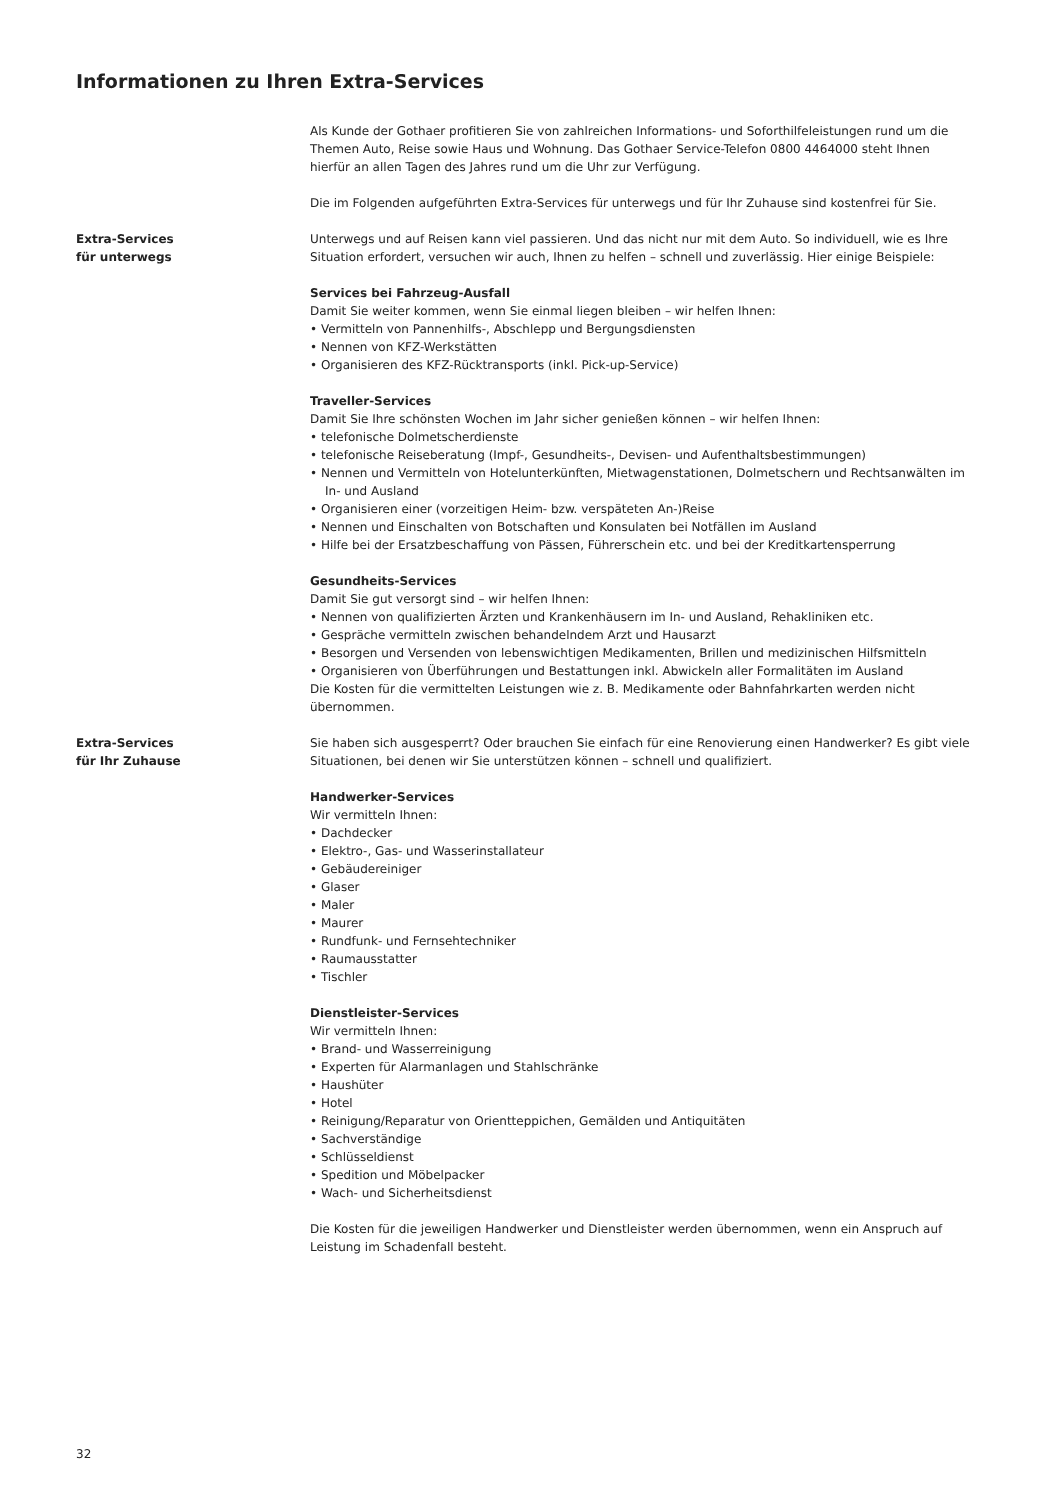Informationen zu Ihren Extra-Services
Als Kunde der Gothaer profitieren Sie von zahlreichen Informations- und Soforthilfeleistungen rund um die Themen Auto, Reise sowie Haus und Wohnung. Das Gothaer Service-Telefon 0800 4464000 steht Ihnen hierfür an allen Tagen des Jahres rund um die Uhr zur Verfügung.
Die im Folgenden aufgeführten Extra-Services für unterwegs und für Ihr Zuhause sind kostenfrei für Sie.
Extra-Services
für unterwegs
Unterwegs und auf Reisen kann viel passieren. Und das nicht nur mit dem Auto. So individuell, wie es Ihre Situation erfordert, versuchen wir auch, Ihnen zu helfen – schnell und zuverlässig. Hier einige Beispiele:
Services bei Fahrzeug-Ausfall
Damit Sie weiter kommen, wenn Sie einmal liegen bleiben – wir helfen Ihnen:
• Vermitteln von Pannenhilfs-, Abschlepp und Bergungsdiensten
• Nennen von KFZ-Werkstätten
• Organisieren des KFZ-Rücktransports (inkl. Pick-up-Service)
Traveller-Services
Damit Sie Ihre schönsten Wochen im Jahr sicher genießen können – wir helfen Ihnen:
• telefonische Dolmetscherdienste
• telefonische Reiseberatung (Impf-, Gesundheits-, Devisen- und Aufenthaltsbestimmungen)
• Nennen und Vermitteln von Hotelunterkünften, Mietwagenstationen, Dolmetschern und Rechtsanwälten im In- und Ausland
• Organisieren einer (vorzeitigen Heim- bzw. verspäteten An-)Reise
• Nennen und Einschalten von Botschaften und Konsulaten bei Notfällen im Ausland
• Hilfe bei der Ersatzbeschaffung von Pässen, Führerschein etc. und bei der Kreditkartensperrung
Gesundheits-Services
Damit Sie gut versorgt sind – wir helfen Ihnen:
• Nennen von qualifizierten Ärzten und Krankenhäusern im In- und Ausland, Rehakliniken etc.
• Gespräche vermitteln zwischen behandelndem Arzt und Hausarzt
• Besorgen und Versenden von lebenswichtigen Medikamenten, Brillen und medizinischen Hilfsmitteln
• Organisieren von Überführungen und Bestattungen inkl. Abwickeln aller Formalitäten im Ausland
Die Kosten für die vermittelten Leistungen wie z. B. Medikamente oder Bahnfahrkarten werden nicht übernommen.
Extra-Services
für Ihr Zuhause
Sie haben sich ausgesperrt? Oder brauchen Sie einfach für eine Renovierung einen Handwerker? Es gibt viele Situationen, bei denen wir Sie unterstützen können – schnell und qualifiziert.
Handwerker-Services
Wir vermitteln Ihnen:
• Dachdecker
• Elektro-, Gas- und Wasserinstallateur
• Gebäudereiniger
• Glaser
• Maler
• Maurer
• Rundfunk- und Fernsehtechniker
• Raumausstatter
• Tischler
Dienstleister-Services
Wir vermitteln Ihnen:
• Brand- und Wasserreinigung
• Experten für Alarmanlagen und Stahlschränke
• Haushüter
• Hotel
• Reinigung/Reparatur von Orientteppichen, Gemälden und Antiquitäten
• Sachverständige
• Schlüsseldienst
• Spedition und Möbelpacker
• Wach- und Sicherheitsdienst
Die Kosten für die jeweiligen Handwerker und Dienstleister werden übernommen, wenn ein Anspruch auf Leistung im Schadenfall besteht.
32